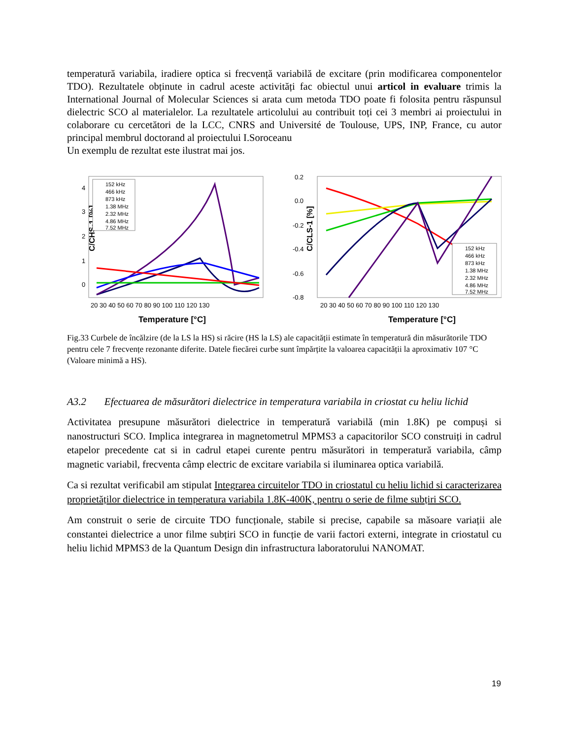temperatură variabila, iradiere optica si frecvență variabilă de excitare (prin modificarea componentelor TDO). Rezultatele obținute in cadrul aceste activități fac obiectul unui articol in evaluare trimis la International Journal of Molecular Sciences si arata cum metoda TDO poate fi folosita pentru răspunsul dielectric SCO al materialelor. La rezultatele articolului au contribuit toți cei 3 membri ai proiectului in colaborare cu cercetători de la LCC, CNRS and Université de Toulouse, UPS, INP, France, cu autor principal membrul doctorand al proiectului I.Soroceanu
Un exemplu de rezultat este ilustrat mai jos.
C/CHS-1 [%]
4
3
2
1
0
20 30 40 50 60 70 80 90 100 110 120 130
Temperature [°C]
152 kHz
466 kHz
873 kHz
1.38 MHz
2.32 MHz
4.86 MHz
7.52 MHz
C/CLS-1 [%]
0.2
0.0
-0.2
-0.4
-0.6
-0.8
20 30 40 50 60 70 80 90 100 110 120 130
Temperature [°C]
152 kHz
466 kHz
873 kHz
1.38 MHz
2.32 MHz
4.86 MHz
7.52 MHz
Fig.33 Curbele de încălzire (de la LS la HS) si răcire (HS la LS) ale capacității estimate în temperatură din măsurătorile TDO pentru cele 7 frecvențe rezonante diferite. Datele fiecărei curbe sunt împărțite la valoarea capacității la aproximativ 107 °C (Valoare minimă a HS).
A3.2 Efectuarea de măsurători dielectrice in temperatura variabila in criostat cu heliu lichid
Activitatea presupune măsurători dielectrice in temperatură variabilă (min 1.8K) pe compuși si nanostructuri SCO. Implica integrarea in magnetometrul MPMS3 a capacitorilor SCO construiți in cadrul etapelor precedente cat si in cadrul etapei curente pentru măsurători in temperatură variabila, câmp magnetic variabil, frecventa câmp electric de excitare variabila si iluminarea optica variabilă.
Ca si rezultat verificabil am stipulat Integrarea circuitelor TDO in criostatul cu heliu lichid si caracterizarea proprietăților dielectrice in temperatura variabila 1.8K-400K, pentru o serie de filme subțiri SCO.
Am construit o serie de circuite TDO funcționale, stabile si precise, capabile sa măsoare variații ale constantei dielectrice a unor filme subțiri SCO in funcție de varii factori externi, integrate in criostatul cu heliu lichid MPMS3 de la Quantum Design din infrastructura laboratorului NANOMAT.
19